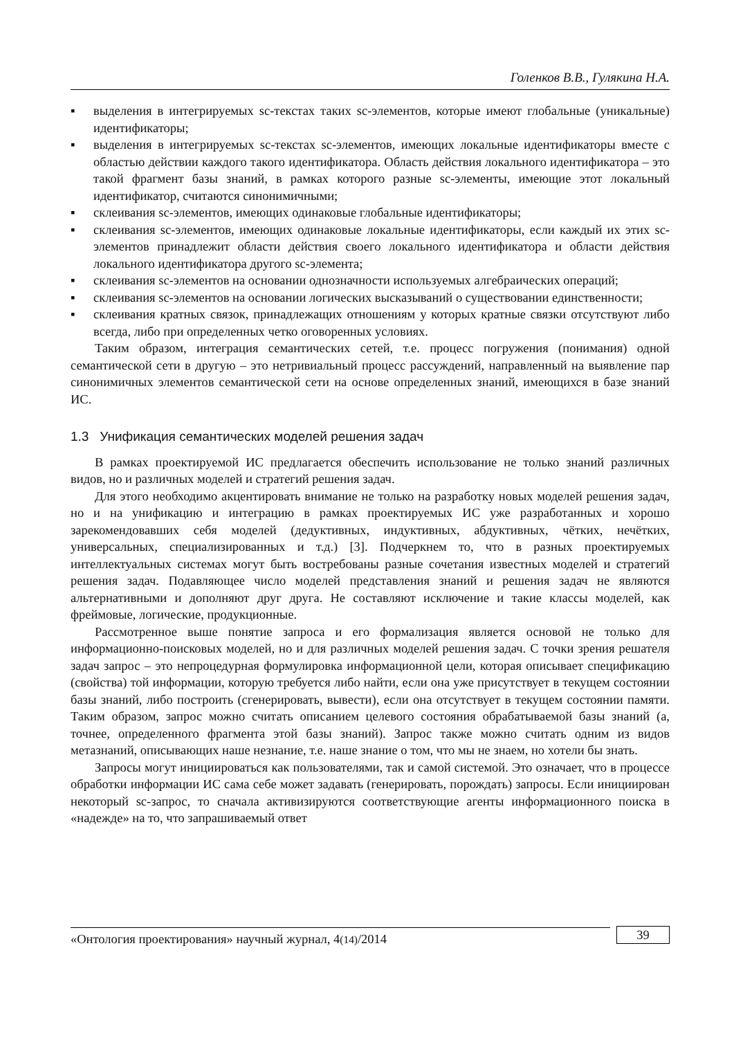Голенков В.В., Гулякина Н.А.
▪ выделения в интегрируемых sc-текстах таких sc-элементов, которые имеют глобальные (уникальные) идентификаторы;
▪ выделения в интегрируемых sc-текстах sc-элементов, имеющих локальные идентификаторы вместе с областью действии каждого такого идентификатора. Область действия локального идентификатора – это такой фрагмент базы знаний, в рамках которого разные sc-элементы, имеющие этот локальный идентификатор, считаются синонимичными;
▪ склеивания sc-элементов, имеющих одинаковые глобальные идентификаторы;
▪ склеивания sc-элементов, имеющих одинаковые локальные идентификаторы, если каждый их этих sc-элементов принадлежит области действия своего локального идентификатора и области действия локального идентификатора другого sc-элемента;
▪ склеивания sc-элементов на основании однозначности используемых алгебраических операций;
▪ склеивания sc-элементов на основании логических высказываний о существовании единственности;
▪ склеивания кратных связок, принадлежащих отношениям у которых кратные связки отсутствуют либо всегда, либо при определенных четко оговоренных условиях.
Таким образом, интеграция семантических сетей, т.е. процесс погружения (понимания) одной семантической сети в другую – это нетривиальный процесс рассуждений, направленный на выявление пар синонимичных элементов семантической сети на основе определенных знаний, имеющихся в базе знаний ИС.
1.3 Унификация семантических моделей решения задач
В рамках проектируемой ИС предлагается обеспечить использование не только знаний различных видов, но и различных моделей и стратегий решения задач.
Для этого необходимо акцентировать внимание не только на разработку новых моделей решения задач, но и на унификацию и интеграцию в рамках проектируемых ИС уже разработанных и хорошо зарекомендовавших себя моделей (дедуктивных, индуктивных, абдуктивных, чётких, нечётких, универсальных, специализированных и т.д.) [3]. Подчеркнем то, что в разных проектируемых интеллектуальных системах могут быть востребованы разные сочетания известных моделей и стратегий решения задач. Подавляющее число моделей представления знаний и решения задач не являются альтернативными и дополняют друг друга. Не составляют исключение и такие классы моделей, как фреймовые, логические, продукционные.
Рассмотренное выше понятие запроса и его формализация является основой не только для информационно-поисковых моделей, но и для различных моделей решения задач. С точки зрения решателя задач запрос – это непроцедурная формулировка информационной цели, которая описывает спецификацию (свойства) той информации, которую требуется либо найти, если она уже присутствует в текущем состоянии базы знаний, либо построить (сгенерировать, вывести), если она отсутствует в текущем состоянии памяти. Таким образом, запрос можно считать описанием целевого состояния обрабатываемой базы знаний (а, точнее, определенного фрагмента этой базы знаний). Запрос также можно считать одним из видов метазнаний, описывающих наше незнание, т.е. наше знание о том, что мы не знаем, но хотели бы знать.
Запросы могут инициироваться как пользователями, так и самой системой. Это означает, что в процессе обработки информации ИС сама себе может задавать (генерировать, порождать) запросы. Если инициирован некоторый sc-запрос, то сначала активизируются соответствующие агенты информационного поиска в «надежде» на то, что запрашиваемый ответ
«Онтология проектирования» научный журнал, 4(14)/2014
39